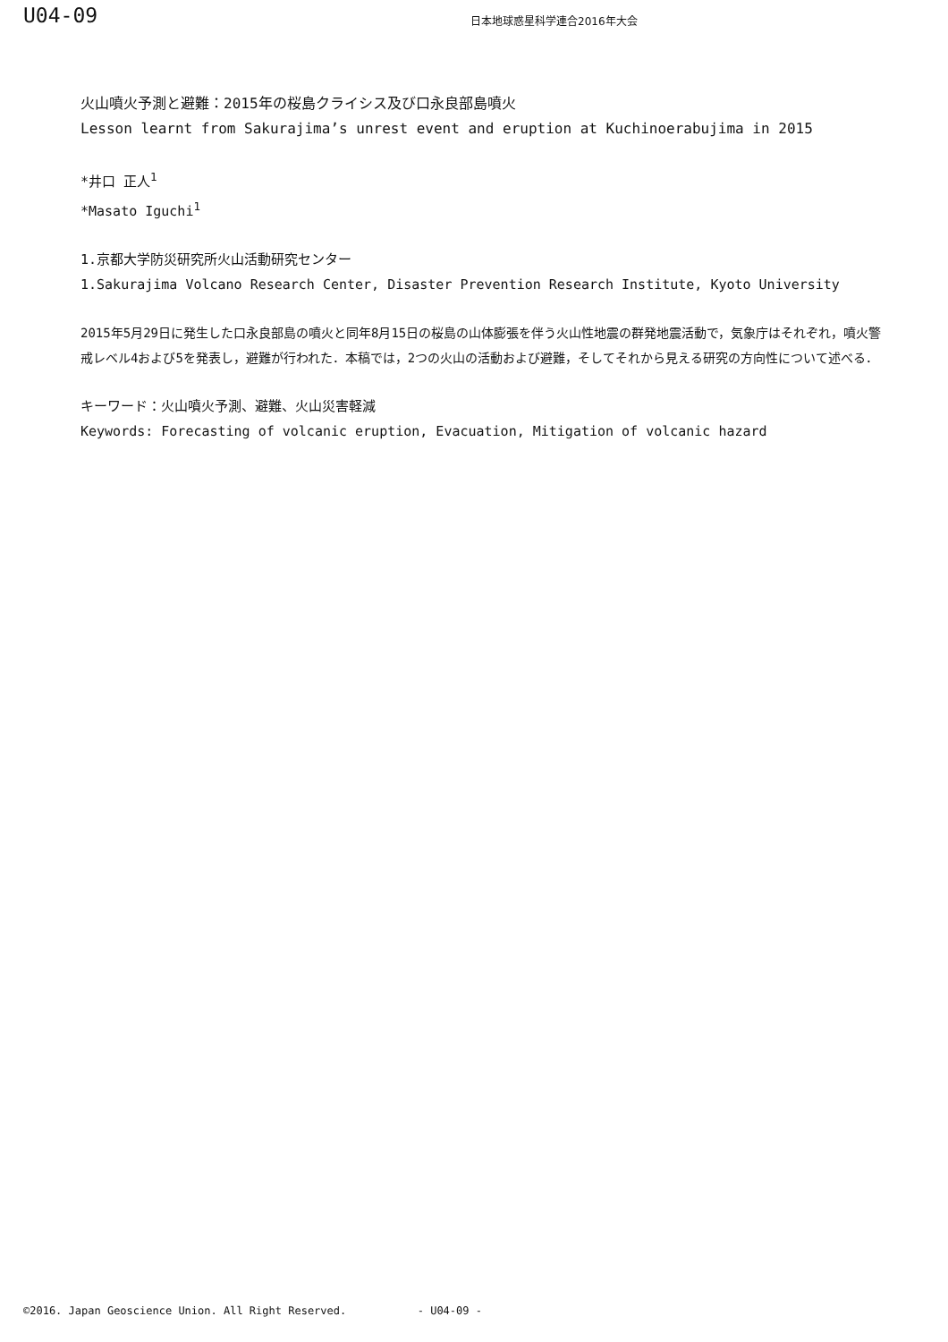U04-09
日本地球惑星科学連合2016年大会
火山噴火予測と避難：2015年の桜島クライシス及び口永良部島噴火
Lesson learnt from Sakurajima’s unrest event and eruption at Kuchinoerabujima in 2015
*井口 正人<sup>1</sup>
*Masato Iguchi<sup>1</sup>
1.京都大学防災研究所火山活動研究センター
1.Sakurajima Volcano Research Center, Disaster Prevention Research Institute, Kyoto University
2015年5月29日に発生した口永良部島の噴火と同年8月15日の桜島の山体膨張を伴う火山性地震の群発地震活動で，気象庁はそれぞれ，噴火警戒レベル4および5を発表し，避難が行われた．本稿では，2つの火山の活動および避難，そしてそれから見える研究の方向性について述べる．
キーワード：火山噴火予測、避難、火山災害軽減
Keywords: Forecasting of volcanic eruption, Evacuation, Mitigation of volcanic hazard
©2016. Japan Geoscience Union. All Right Reserved. - U04-09 -